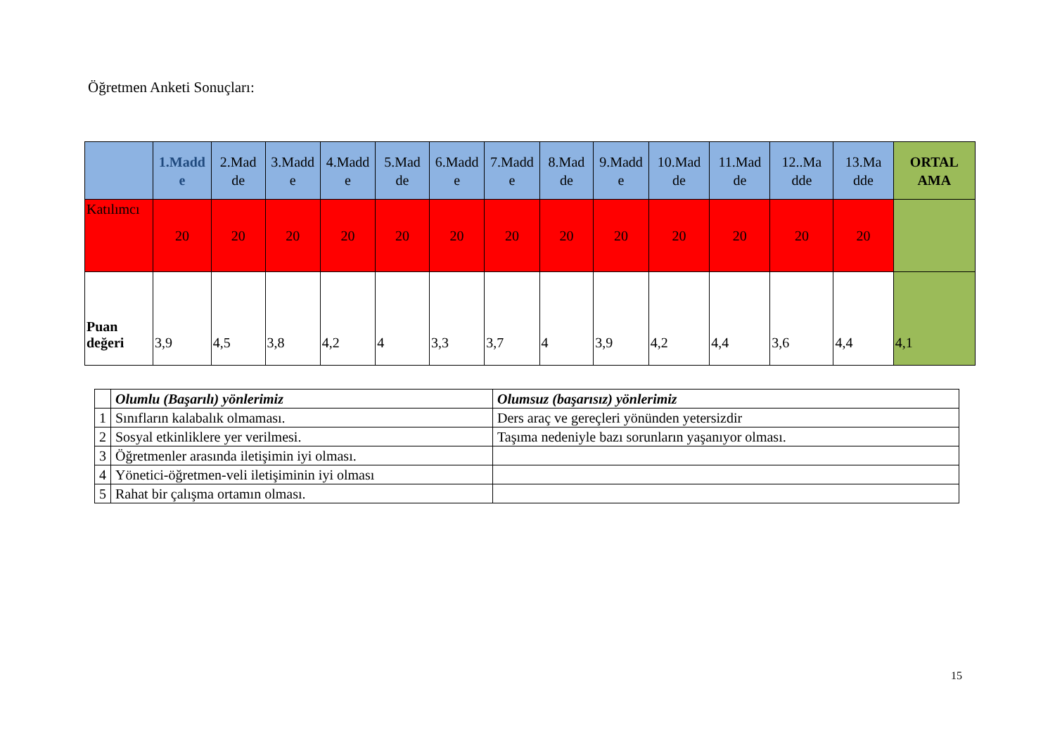Öğretmen Anketi Sonuçları:
| | 1.Madd e | 2.Mad de | 3.Madd e | 4.Madd e | 5.Mad de | 6.Madd e | 7.Madd e | 8.Mad de | 9.Madd e | 10.Mad de | 11.Mad de | 12..Ma dde | 13.Ma dde | ORTAL AMA |
| --- | --- | --- | --- | --- | --- | --- | --- | --- | --- | --- | --- | --- | --- | --- |
| Katılımcı | 20 | 20 | 20 | 20 | 20 | 20 | 20 | 20 | 20 | 20 | 20 | 20 | 20 | |
| Puan değeri | 3,9 | 4,5 | 3,8 | 4,2 | 4 | 3,3 | 3,7 | 4 | 3,9 | 4,2 | 4,4 | 3,6 | 4,4 | 4,1 |
| | Olumlu (Başarılı) yönlerimiz | Olumsuz (başarısız) yönlerimiz |
| 1 | Sınıfların kalabalık olmaması. | Ders araç ve gereçleri yönünden yetersizdir |
| 2 | Sosyal etkinliklere yer verilmesi. | Taşıma nedeniyle bazı sorunların yaşanıyor olması. |
| 3 | Öğretmenler arasında iletişimin iyi olması. | |
| 4 | Yönetici-öğretmen-veli iletişiminin iyi olması | |
| 5 | Rahat bir çalışma ortamın olması. | |
15